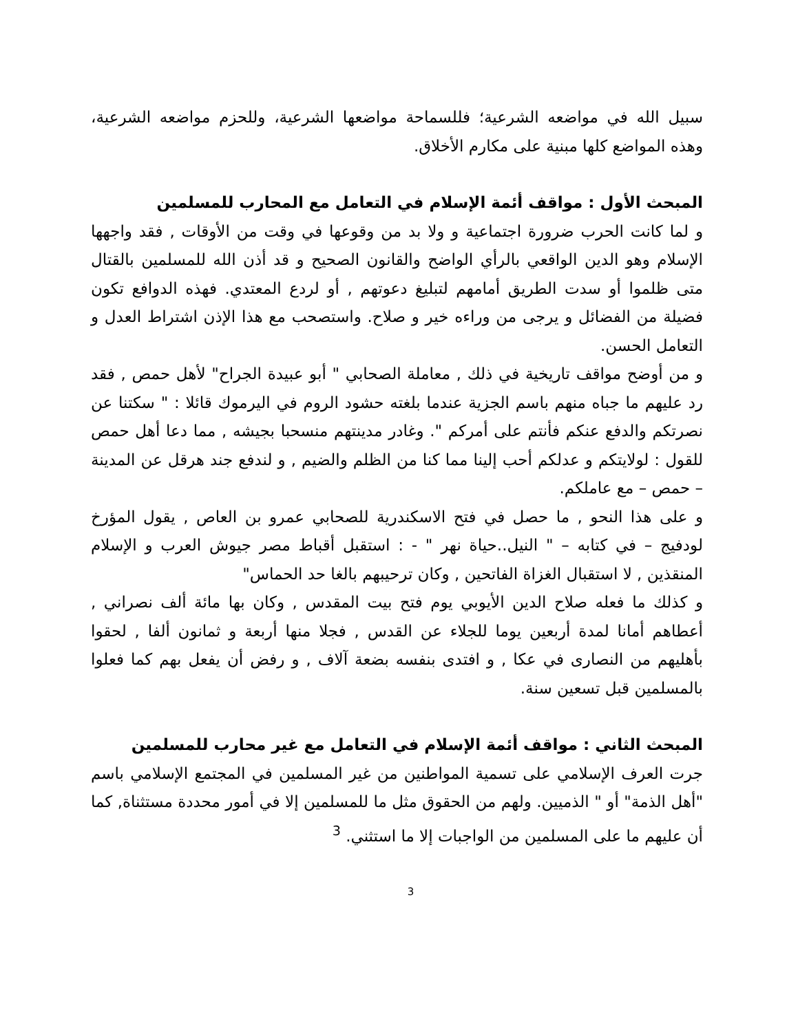سبيل الله في مواضعه الشرعية؛ فللسماحة مواضعها الشرعية، وللحزم مواضعه الشرعية، وهذه المواضع كلها مبنية على مكارم الأخلاق.
المبحث الأول : مواقف أئمة الإسلام في التعامل مع المحارب للمسلمين
و لما كانت الحرب ضرورة اجتماعية و ولا بد من وقوعها في وقت من الأوقات , فقد واجهها الإسلام وهو الدين الواقعي بالرأي الواضح والقانون الصحيح و قد أذن الله للمسلمين بالقتال متى ظلموا أو سدت الطريق أمامهم لتبليغ دعوتهم , أو لردع المعتدي. فهذه الدوافع تكون فضيلة من الفضائل و يرجى من وراءه خير و صلاح. واستصحب مع هذا الإذن اشتراط العدل و التعامل الحسن.
و من أوضح مواقف تاريخية في ذلك , معاملة الصحابي " أبو عبيدة الجراح" لأهل حمص , فقد رد عليهم ما جباه منهم باسم الجزية عندما بلغته حشود الروم في اليرموك قائلا : " سكتنا عن نصرتكم والدفع عنكم فأنتم على أمركم ". وغادر مدينتهم منسحبا بجيشه , مما دعا أهل حمص للقول : لولايتكم و عدلكم أحب إلينا مما كنا من الظلم والضيم , و لندفع جند هرقل عن المدينة – حمص – مع عاملكم.
و على هذا النحو , ما حصل في فتح الاسكندرية للصحابي عمرو بن العاص , يقول المؤرخ لودفيج – في كتابه – " النيل..حياة نهر " - : استقبل أقباط مصر جيوش العرب و الإسلام المنقذين , لا استقبال الغزاة الفاتحين , وكان ترحيبهم بالغا حد الحماس"
و كذلك ما فعله صلاح الدين الأيوبي يوم فتح بيت المقدس , وكان بها مائة ألف نصراني , أعطاهم أمانا لمدة أربعين يوما للجلاء عن القدس , فجلا منها أربعة و ثمانون ألفا , لحقوا بأهليهم من النصارى في عكا , و افتدى بنفسه بضعة آلاف , و رفض أن يفعل بهم كما فعلوا بالمسلمين قبل تسعين سنة.
المبحث الثاني : مواقف أئمة الإسلام في التعامل مع غير محارب للمسلمين
جرت العرف الإسلامي على تسمية المواطنين من غير المسلمين في المجتمع الإسلامي باسم "أهل الذمة" أو " الذميين. ولهم من الحقوق مثل ما للمسلمين إلا في أمور محددة مستثناة, كما أن عليهم ما على المسلمين من الواجبات إلا ما استثني. <sup>3</sup>
3